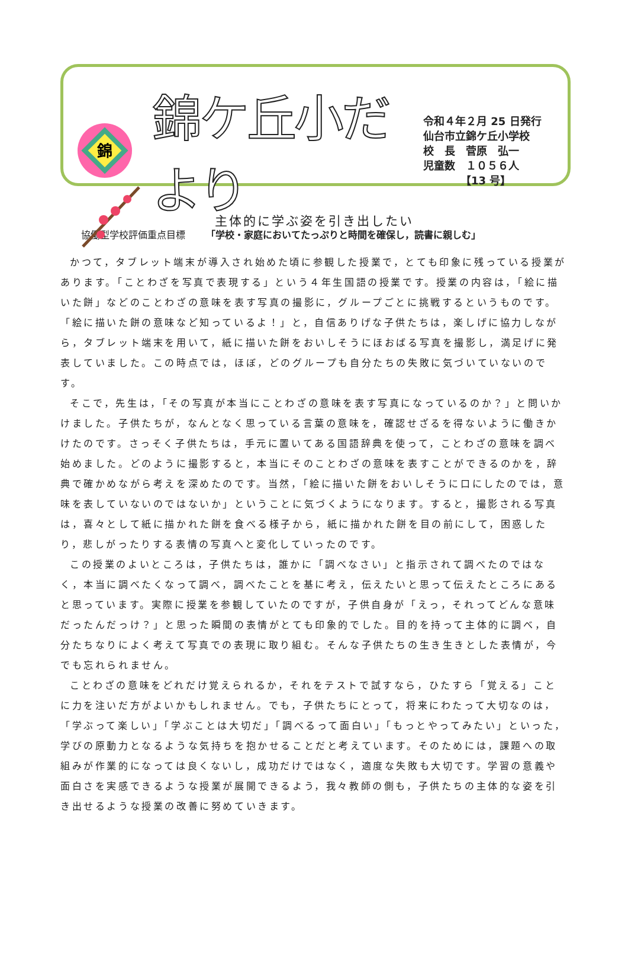錦
錦ケ丘小だより
令和４年２月 25 日発行
仙台市立錦ケ丘小学校
校　長　菅原　弘一
児童数　１０５６人
　　　　【13 号】
協働型学校評価重点目標 「学校・家庭においてたっぷりと時間を確保し，読書に親しむ」
主体的に学ぶ姿を引き出したい
かつて，タブレット端末が導入され始めた頃に参観した授業で，とても印象に残っている授業があります。「ことわざを写真で表現する」という４年生国語の授業です。授業の内容は，「絵に描いた餅」などのことわざの意味を表す写真の撮影に，グループごとに挑戦するというものです。「絵に描いた餅の意味など知っているよ！」と，自信ありげな子供たちは，楽しげに協力しながら，タブレット端末を用いて，紙に描いた餅をおいしそうにほおばる写真を撮影し，満足げに発表していました。この時点では，ほぼ，どのグループも自分たちの失敗に気づいていないのです。
そこで，先生は，「その写真が本当にことわざの意味を表す写真になっているのか？」と問いかけました。子供たちが，なんとなく思っている言葉の意味を，確認せざるを得ないように働きかけたのです。さっそく子供たちは，手元に置いてある国語辞典を使って，ことわざの意味を調べ始めました。どのように撮影すると，本当にそのことわざの意味を表すことができるのかを，辞典で確かめながら考えを深めたのです。当然，「絵に描いた餅をおいしそうに口にしたのでは，意味を表していないのではないか」ということに気づくようになります。すると，撮影される写真は，喜々として紙に描かれた餅を食べる様子から，紙に描かれた餅を目の前にして，困惑したり，悲しがったりする表情の写真へと変化していったのです。
この授業のよいところは，子供たちは，誰かに「調べなさい」と指示されて調べたのではなく，本当に調べたくなって調べ，調べたことを基に考え，伝えたいと思って伝えたところにあると思っています。実際に授業を参観していたのですが，子供自身が「えっ，それってどんな意味だったんだっけ？」と思った瞬間の表情がとても印象的でした。目的を持って主体的に調べ，自分たちなりによく考えて写真での表現に取り組む。そんな子供たちの生き生きとした表情が，今でも忘れられません。
ことわざの意味をどれだけ覚えられるか，それをテストで試すなら，ひたすら「覚える」ことに力を注いだ方がよいかもしれません。でも，子供たちにとって，将来にわたって大切なのは，「学ぶって楽しい」「学ぶことは大切だ」「調べるって面白い」「もっとやってみたい」といった，学びの原動力となるような気持ちを抱かせることだと考えています。そのためには，課題への取組みが作業的になっては良くないし，成功だけではなく，適度な失敗も大切です。学習の意義や面白さを実感できるような授業が展開できるよう，我々教師の側も，子供たちの主体的な姿を引き出せるような授業の改善に努めていきます。